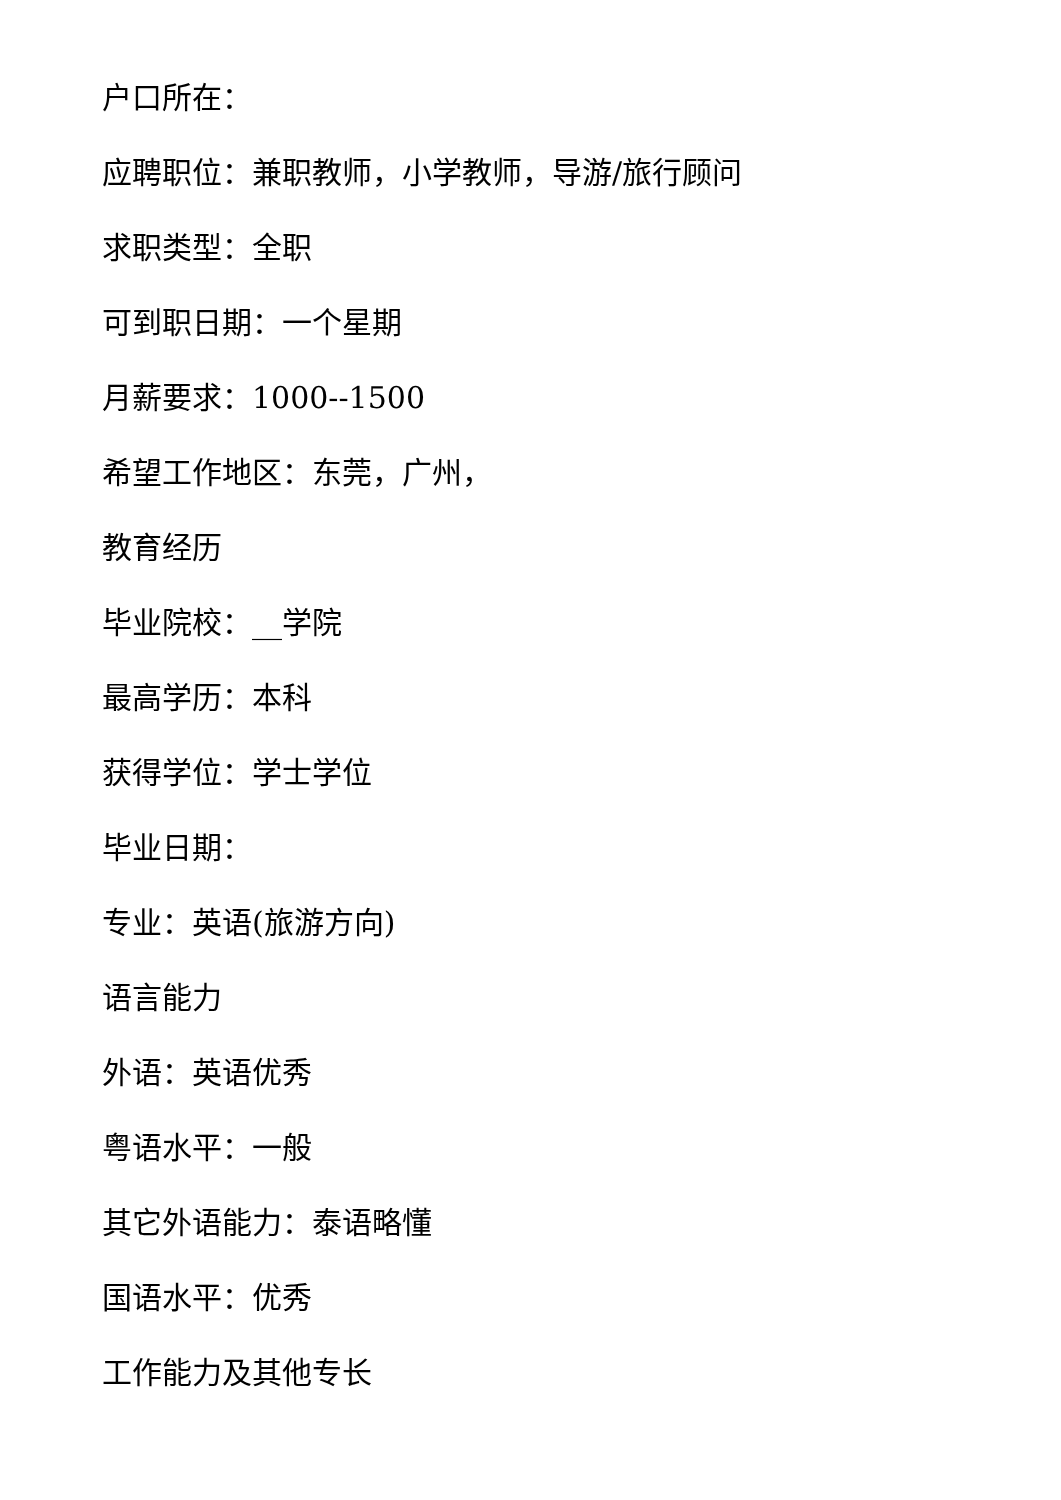户口所在：
应聘职位：兼职教师，小学教师，导游/旅行顾问
求职类型：全职
可到职日期：一个星期
月薪要求：1000--1500
希望工作地区：东莞，广州，
教育经历
毕业院校：__学院
最高学历：本科
获得学位：学士学位
毕业日期：
专业：英语(旅游方向)
语言能力
外语：英语优秀
粤语水平：一般
其它外语能力：泰语略懂
国语水平：优秀
工作能力及其他专长